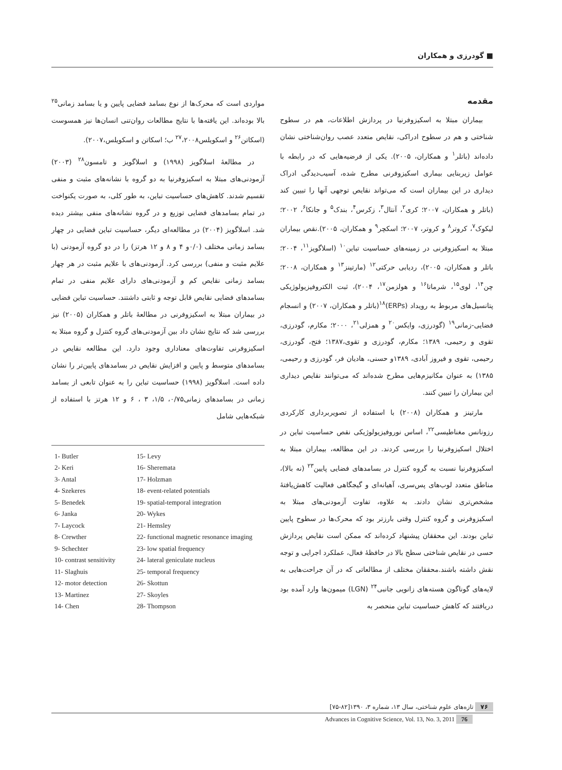■ گودرزی و همکاران
مقدمه
بیماران مبتلا به اسکیزوفرنیا در پردازش اطلاعات، هم در سطوح شناختی و هم در سطوح ادراکی، نقایص متعدد عصب روان‌شناختی نشان داده‌اند (باتلر<sup>۱</sup> و همکاران، ۲۰۰۵). یکی از فرضیه‌هایی که در رابطه با عوامل زیربنایی بیماری اسکیزوفرنی مطرح شده، آسیب‌دیدگی ادراک دیداری در این بیماران است که می‌تواند نقایص توجهی آنها را تبیین کند (باتلر و همکاران، ۲۰۰۷؛ کری<sup>۲</sup>، آنتال<sup>۳</sup>، زکرس<sup>۴</sup>، بندک<sup>۵</sup> و جانکا<sup>۶</sup>، ۲۰۰۲؛ لیکوک<sup>۷</sup>، کروتر<sup>۸</sup> و کروتر، ۲۰۰۷؛ اسکچر<sup>۹</sup> و همکاران، ۲۰۰۵).نقص بیماران مبتلا به اسکیزوفرنی در زمینه‌های حساسیت تباین<sup>۱۰</sup> (اسلاگویز<sup>۱۱</sup>، ۲۰۰۴؛ باتلر و همکاران، ۲۰۰۵)، ردیابی حرکتی<sup>۱۲</sup> (مارتینز<sup>۱۳</sup> و همکاران، ۲۰۰۸؛ چن<sup>۱۴</sup>، لوی<sup>۱۵</sup>، شرماتا<sup>۱۶</sup> و هولزمن<sup>۱۷</sup>، ۲۰۰۴)، ثبت الکتروفیزیولوژیکی پتانسیل‌های مربوط به رویداد (ERPs)<sup>۱۸</sup>(باتلر و همکاران، ۲۰۰۷) و انسجام فضایی-زمانی<sup>۱۹</sup> (گودرزی، وایکس<sup>۲۰</sup> و همزلی<sup>۲۱</sup>، ۲۰۰۰؛ مکارم، گودرزی، تقوی و رحیمی، ۱۳۸۹؛ مکارم، گودرزی و تقوی،۱۳۸۷؛ فتح، گودرزی، رحیمی، تقوی و فیروز آبادی، ۱۳۸۹و حسنی، هادیان فر، گودرزی و رحیمی، ۱۳۸۵) به عنوان مکانیزم‌هایی مطرح شده‌اند که می‌توانند نقایص دیداری این بیماران را تبیین کنند.
مارتینز و همکاران (۲۰۰۸) با استفاده از تصویربرداری کارکردی رزونانس مغناطیسی<sup>۲۲</sup>، اساس نوروفیزیولوژیکی نقص حساسیت تباین در اختلال اسکیزوفرنیا را بررسی کردند. در این مطالعه، بیماران مبتلا به اسکیزوفرنیا نسبت به گروه کنترل در بسامدهای فضایی پایین<sup>۲۳</sup> (نه بالا)، مناطق متعدد لوب‌های پس‌سری، آهیانه‌ای و گیجگاهی فعالیت کاهش‌یافتهٔ مشخص‌تری نشان دادند. به علاوه، تفاوت آزمودنی‌های مبتلا به اسکیزوفرنی و گروه کنترل وقتی بارزتر بود که محرک‌ها در سطوح پایین تباین بودند. این محققان پیشنهاد کرده‌اند که ممکن است نقایص پردازش حسی در نقایص شناختی سطح بالا در حافظهٔ فعال، عملکرد اجرایی و توجه نقش داشته باشند.محققان مختلف از مطالعاتی که در آن جراحت‌هایی به لایه‌های گوناگون هسته‌های زانویی جانبی<sup>۲۴</sup> (LGN) میمون‌ها وارد آمده بود دریافتند که کاهش حساسیت تباین منحصر به
مواردی است که محرک‌ها از نوع بسامد فضایی پایین و یا بسامد زمانی<sup>۲۵</sup> بالا بوده‌اند. این یافته‌ها با نتایج مطالعات روان‌تنی انسان‌ها نیز همسوست (اسکاتن<sup>۲۶</sup> و اسکویلس<sup>۲۷</sup>،۲۰۰۸ ب؛ اسکاتن و اسکویلس،۲۰۰۷).
در مطالعهٔ اسلاگویز (۱۹۹۸) و اسلاگویز و تامسون<sup>۲۸</sup> (۲۰۰۳) آزمودنی‌های مبتلا به اسکیزوفرنیا به دو گروه با نشانه‌های مثبت و منفی تقسیم شدند. کاهش‌های حساسیت تباین، به طور کلی، به صورت یکنواخت در تمام بسامدهای فضایی توزیع و در گروه نشانه‌های منفی بیشتر دیده شد. اسلاگویز (۲۰۰۴) در مطالعه‌ای دیگر، حساسیت تباین فضایی در چهار بسامد زمانی مختلف (۰/۰و ۴ و ۸ و ۱۲ هرتز) را در دو گروه آزمودنی (با علایم مثبت و منفی) بررسی کرد. آزمودنی‌های با علایم مثبت در هر چهار بسامد زمانی نقایص کم و آزمودنی‌های دارای علایم منفی در تمام بسامدهای فضایی نقایص قابل توجه و ثابتی داشتند. حساسیت تباین فضایی در بیماران مبتلا به اسکیزوفرنی در مطالعهٔ باتلر و همکاران (۲۰۰۵) نیز بررسی شد که نتایج نشان داد بین آزمودنی‌های گروه کنترل و گروه مبتلا به اسکیزوفرنی تفاوت‌های معناداری وجود دارد. این مطالعه نقایص در بسامدهای متوسط و پایین و افزایش نقایص در بسامدهای پایین‌تر را نشان داده است. اسلاگویز (۱۹۹۸) حساسیت تباین را به عنوان تابعی از بسامد زمانی در بسامدهای زمانی۰/۷۵، ۱/۵، ۳ ، ۶ و ۱۲ هرتز با استفاده از شبکه‌هایی شامل
1- Butler
15- Levy
2- Keri
16- Sheremata
3- Antal
17- Holzman
4- Szekeres
18- event-related potentials
5- Benedek
19- spatial-temporal integration
6- Janka
20- Wykes
7- Laycock
21- Hemsley
8- Crewther
22- functional magnetic resonance imaging
9- Schechter
23- low spatial frequency
10- contrast sensitivity
24- lateral geniculate nucleus
11- Slaghuis
25- temporal frequency
12- motor detection
26- Skottun
13- Martinez
27- Skoyles
14- Chen
28- Thompson
۷۶ تازه‌های علوم شناختی، سال ۱۳، شماره ۳، ۱۳۹۰[۸۲-۷۵]
Advances in Cognitive Science, Vol. 13, No. 3, 2011 76